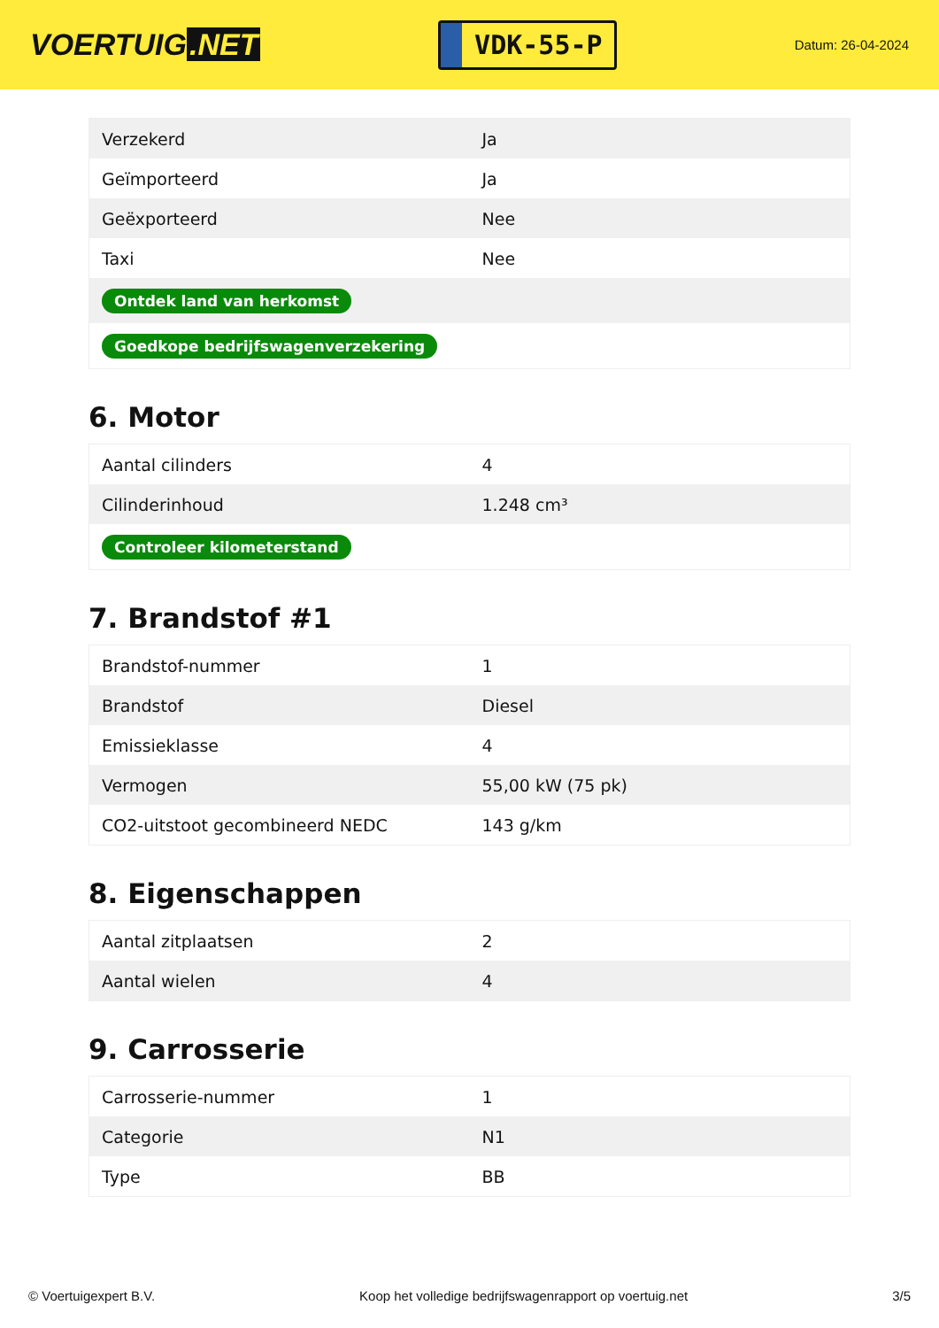VOERTUIG.NET
VDK-55-P
Datum: 26-04-2024
| Verzekerd | Ja |
| Geïmporteerd | Ja |
| Geëxporteerd | Nee |
| Taxi | Nee |
| Ontdek land van herkomst | |
| Goedkope bedrijfswagenverzekering | |
6. Motor
| Aantal cilinders | 4 |
| Cilinderinhoud | 1.248 cm³ |
| Controleer kilometerstand | |
7. Brandstof #1
| Brandstof-nummer | 1 |
| Brandstof | Diesel |
| Emissieklasse | 4 |
| Vermogen | 55,00 kW (75 pk) |
| CO2-uitstoot gecombineerd NEDC | 143 g/km |
8. Eigenschappen
| Aantal zitplaatsen | 2 |
| Aantal wielen | 4 |
9. Carrosserie
| Carrosserie-nummer | 1 |
| Categorie | N1 |
| Type | BB |
© Voertuigexpert B.V. Koop het volledige bedrijfswagenrapport op voertuig.net 3/5